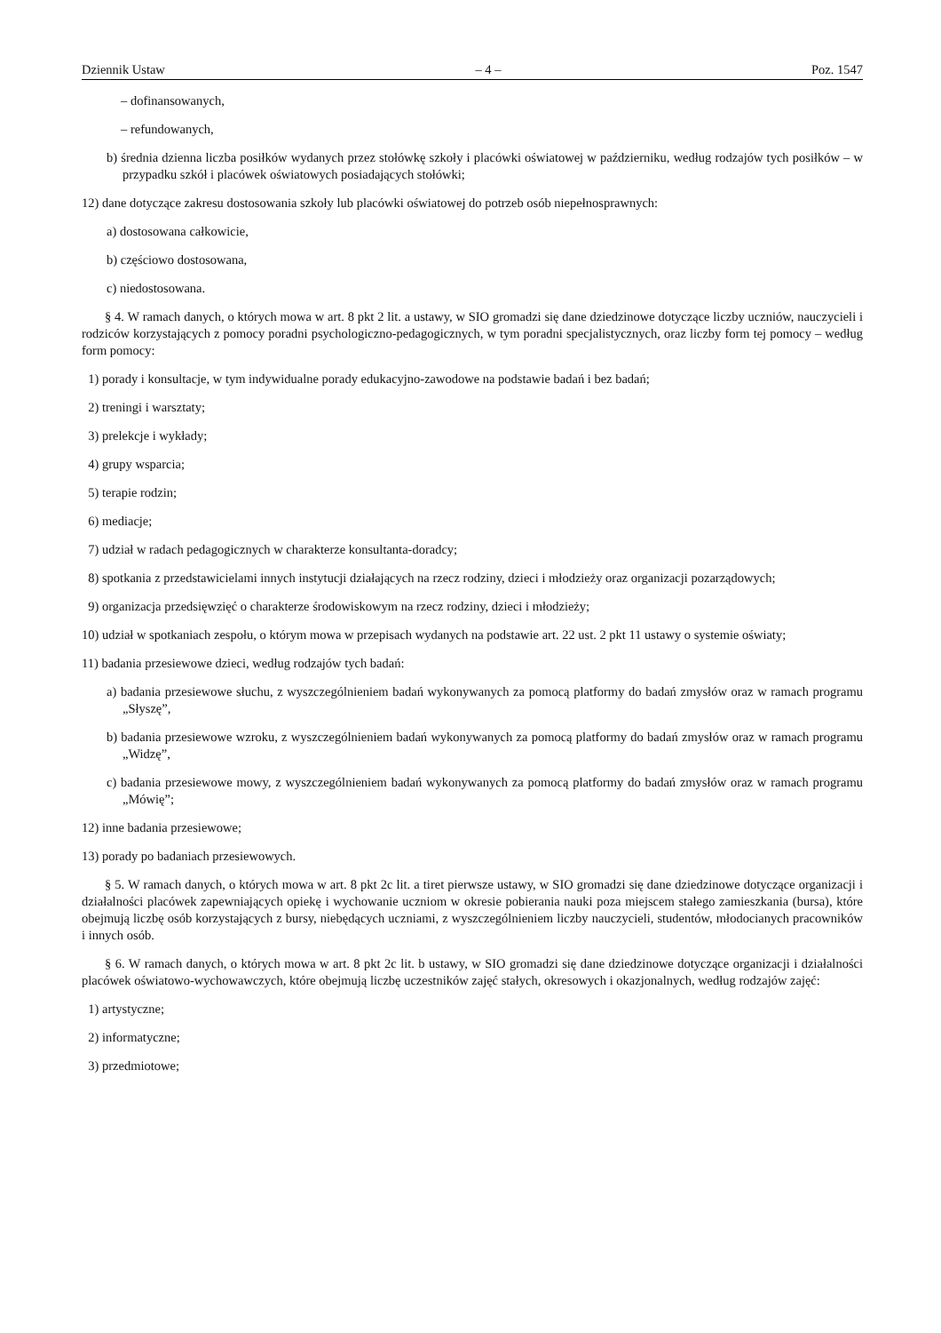Dziennik Ustaw – 4 – Poz. 1547
– dofinansowanych,
– refundowanych,
b) średnia dzienna liczba posiłków wydanych przez stołówkę szkoły i placówki oświatowej w październiku, według rodzajów tych posiłków – w przypadku szkół i placówek oświatowych posiadających stołówki;
12) dane dotyczące zakresu dostosowania szkoły lub placówki oświatowej do potrzeb osób niepełnosprawnych:
a) dostosowana całkowicie,
b) częściowo dostosowana,
c) niedostosowana.
§ 4. W ramach danych, o których mowa w art. 8 pkt 2 lit. a ustawy, w SIO gromadzi się dane dziedzinowe dotyczące liczby uczniów, nauczycieli i rodziców korzystających z pomocy poradni psychologiczno-pedagogicznych, w tym poradni specjalistycznych, oraz liczby form tej pomocy – według form pomocy:
1) porady i konsultacje, w tym indywidualne porady edukacyjno-zawodowe na podstawie badań i bez badań;
2) treningi i warsztaty;
3) prelekcje i wykłady;
4) grupy wsparcia;
5) terapie rodzin;
6) mediacje;
7) udział w radach pedagogicznych w charakterze konsultanta-doradcy;
8) spotkania z przedstawicielami innych instytucji działających na rzecz rodziny, dzieci i młodzieży oraz organizacji pozarządowych;
9) organizacja przedsięwzięć o charakterze środowiskowym na rzecz rodziny, dzieci i młodzieży;
10) udział w spotkaniach zespołu, o którym mowa w przepisach wydanych na podstawie art. 22 ust. 2 pkt 11 ustawy o systemie oświaty;
11) badania przesiewowe dzieci, według rodzajów tych badań:
a) badania przesiewowe słuchu, z wyszczególnieniem badań wykonywanych za pomocą platformy do badań zmysłów oraz w ramach programu „Słyszę”,
b) badania przesiewowe wzroku, z wyszczególnieniem badań wykonywanych za pomocą platformy do badań zmysłów oraz w ramach programu „Widzę”,
c) badania przesiewowe mowy, z wyszczególnieniem badań wykonywanych za pomocą platformy do badań zmysłów oraz w ramach programu „Mówię”;
12) inne badania przesiewowe;
13) porady po badaniach przesiewowych.
§ 5. W ramach danych, o których mowa w art. 8 pkt 2c lit. a tiret pierwsze ustawy, w SIO gromadzi się dane dziedzinowe dotyczące organizacji i działalności placówek zapewniających opiekę i wychowanie uczniom w okresie pobierania nauki poza miejscem stałego zamieszkania (bursa), które obejmują liczbę osób korzystających z bursy, niebędących uczniami, z wyszczególnieniem liczby nauczycieli, studentów, młodocianych pracowników i innych osób.
§ 6. W ramach danych, o których mowa w art. 8 pkt 2c lit. b ustawy, w SIO gromadzi się dane dziedzinowe dotyczące organizacji i działalności placówek oświatowo-wychowawczych, które obejmują liczbę uczestników zajęć stałych, okresowych i okazjonalnych, według rodzajów zajęć:
1) artystyczne;
2) informatyczne;
3) przedmiotowe;